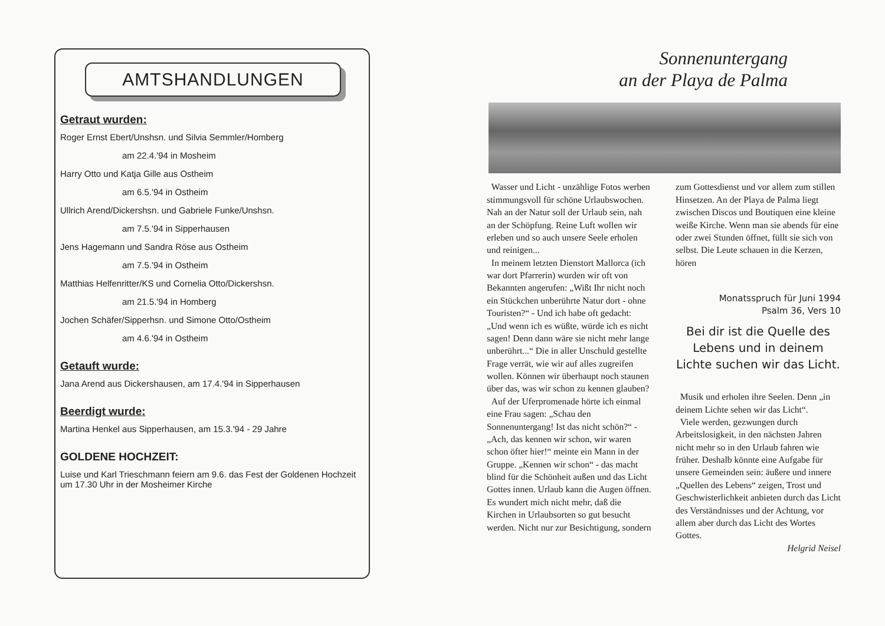AMTSHANDLUNGEN
Getraut wurden:
Roger Ernst Ebert/Unshsn. und Silvia Semmler/Homberg
am 22.4.'94 in Mosheim
Harry Otto und Katja Gille aus Ostheim
am 6.5.'94 in Ostheim
Ullrich Arend/Dickershsn. und Gabriele Funke/Unshsn.
am 7.5.'94 in Sipperhausen
Jens Hagemann und Sandra Röse aus Ostheim
am 7.5.'94 in Ostheim
Matthias Helfenritter/KS und Cornelia Otto/Dickershsn.
am 21.5.'94 in Homberg
Jochen Schäfer/Sipperhsn. und Simone Otto/Ostheim
am 4.6.'94 in Ostheim
Getauft wurde:
Jana Arend aus Dickershausen, am 17.4.'94 in Sipperhausen
Beerdigt wurde:
Martina Henkel aus Sipperhausen, am 15.3.'94 - 29 Jahre
GOLDENE HOCHZEIT:
Luise und Karl Trieschmann feiern am 9.6. das Fest der Goldenen Hochzeit um 17.30 Uhr in der Mosheimer Kirche
Sonnenuntergang
an der Playa de Palma
Wasser und Licht - unzählige Fotos werben stimmungsvoll für schöne Urlaubswochen. Nah an der Natur soll der Urlaub sein, nah an der Schöpfung. Reine Luft wollen wir erleben und so auch unsere Seele erholen und reinigen...
In meinem letzten Dienstort Mallorca (ich war dort Pfarrerin) wurden wir oft von Bekannten angerufen: „Wißt Ihr nicht noch ein Stückchen unberührte Natur dort - ohne Touristen?“ - Und ich habe oft gedacht: „Und wenn ich es wüßte, würde ich es nicht sagen! Denn dann wäre sie nicht mehr lange unberührt...“ Die in aller Unschuld gestellte Frage verrät, wie wir auf alles zugreifen wollen. Können wir überhaupt noch staunen über das, was wir schon zu kennen glauben?
Auf der Uferpromenade hörte ich einmal eine Frau sagen: „Schau den Sonnenuntergang! Ist das nicht schön?“ - „Ach, das kennen wir schon, wir waren schon öfter hier!“ meinte ein Mann in der Gruppe. „Kennen wir schon“ - das macht blind für die Schönheit außen und das Licht Gottes innen. Urlaub kann die Augen öffnen. Es wundert mich nicht mehr, daß die Kirchen in Urlaubsorten so gut besucht werden. Nicht nur zur Besichtigung, sondern
zum Gottesdienst und vor allem zum stillen Hinsetzen. An der Playa de Palma liegt zwischen Discos und Boutiquen eine kleine weiße Kirche. Wenn man sie abends für eine oder zwei Stunden öffnet, füllt sie sich von selbst. Die Leute schauen in die Kerzen, hören
Monatsspruch für Juni 1994
Psalm 36, Vers 10
Bei dir ist die Quelle des Lebens und in deinem Lichte suchen wir das Licht.
Musik und erholen ihre Seelen. Denn „in deinem Lichte sehen wir das Licht“.
Viele werden, gezwungen durch Arbeitslosigkeit, in den nächsten Jahren nicht mehr so in den Urlaub fahren wie früher. Deshalb könnte eine Aufgabe für unsere Gemeinden sein: äußere und innere „Quellen des Lebens“ zeigen, Trost und Geschwisterlichkeit anbieten durch das Licht des Verständnisses und der Achtung, vor allem aber durch das Licht des Wortes Gottes.
Helgrid Neisel